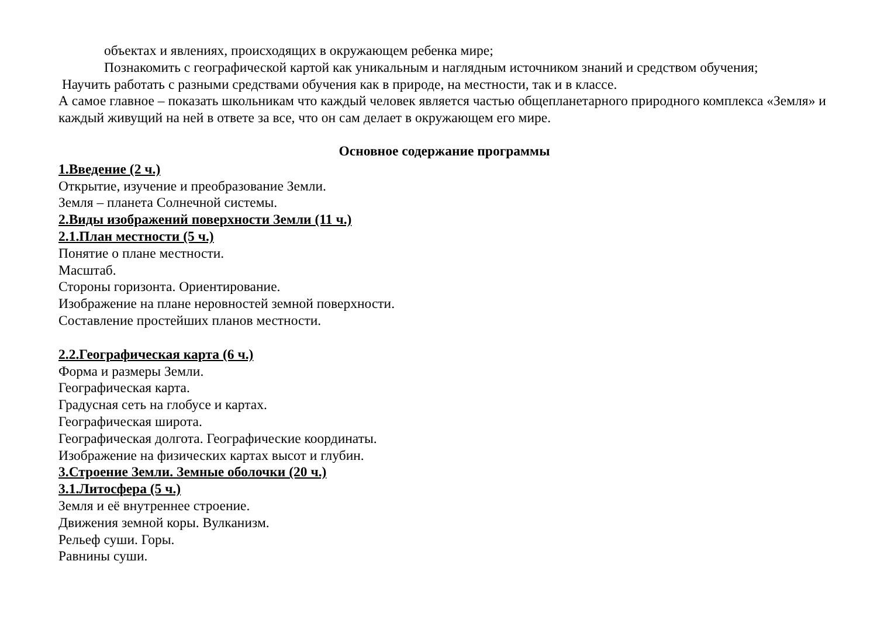объектах и явлениях, происходящих в окружающем ребенка мире;
Познакомить с географической картой как уникальным и наглядным источником знаний и средством обучения;
Научить работать с разными средствами обучения как в природе, на местности, так и в классе.
А самое главное – показать школьникам что каждый человек является частью общепланетарного природного комплекса «Земля» и каждый живущий на ней в ответе за все, что он сам делает в окружающем его мире.
Основное содержание программы
1.Введение (2 ч.)
Открытие, изучение и преобразование Земли.
Земля – планета Солнечной системы.
2.Виды изображений поверхности Земли (11 ч.)
2.1.План местности (5 ч.)
Понятие о плане местности.
Масштаб.
Стороны горизонта. Ориентирование.
Изображение на плане неровностей земной поверхности.
Составление простейших планов местности.
2.2.Географическая карта (6 ч.)
Форма и размеры Земли.
Географическая карта.
Градусная сеть на глобусе и картах.
Географическая широта.
Географическая долгота. Географические координаты.
Изображение на физических картах высот и глубин.
3.Строение Земли. Земные оболочки (20 ч.)
3.1.Литосфера (5 ч.)
Земля и её внутреннее строение.
Движения земной коры. Вулканизм.
Рельеф суши. Горы.
Равнины суши.